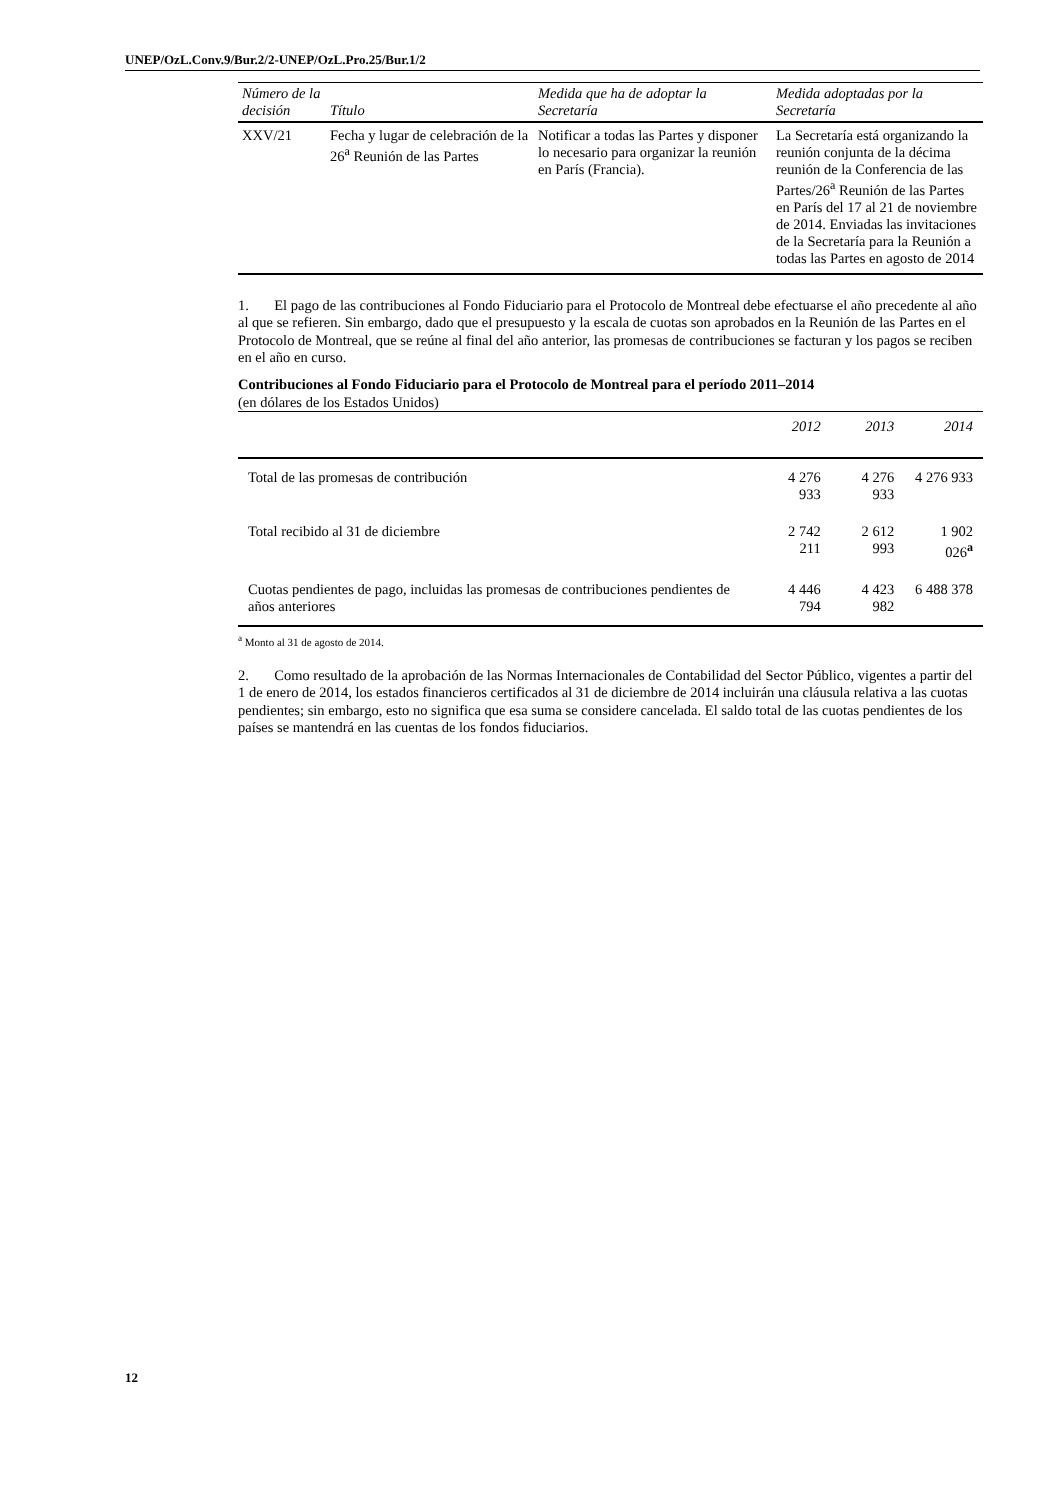UNEP/OzL.Conv.9/Bur.2/2-UNEP/OzL.Pro.25/Bur.1/2
| Número de la decisión | Título | Medida que ha de adoptar la Secretaría | Medida adoptadas por la Secretaría |
| --- | --- | --- | --- |
| XXV/21 | Fecha y lugar de celebración de la 26<sup>a</sup> Reunión de las Partes | Notificar a todas las Partes y disponer lo necesario para organizar la reunión en París (Francia). | La Secretaría está organizando la reunión conjunta de la décima reunión de la Conferencia de las Partes/26<sup>a</sup> Reunión de las Partes en París del 17 al 21 de noviembre de 2014. Enviadas las invitaciones de la Secretaría para la Reunión a todas las Partes en agosto de 2014 |
1. El pago de las contribuciones al Fondo Fiduciario para el Protocolo de Montreal debe efectuarse el año precedente al año al que se refieren. Sin embargo, dado que el presupuesto y la escala de cuotas son aprobados en la Reunión de las Partes en el Protocolo de Montreal, que se reúne al final del año anterior, las promesas de contribuciones se facturan y los pagos se reciben en el año en curso.
Contribuciones al Fondo Fiduciario para el Protocolo de Montreal para el período 2011–2014
(en dólares de los Estados Unidos)
| | 2012 | 2013 | 2014 |
| --- | --- | --- | --- |
| Total de las promesas de contribución | 4 276 933 | 4 276 933 | 4 276 933 |
| Total recibido al 31 de diciembre | 2 742 211 | 2 612 993 | 1 902 026<sup>a</sup> |
| Cuotas pendientes de pago, incluidas las promesas de contribuciones pendientes de años anteriores | 4 446 794 | 4 423 982 | 6 488 378 |
<sup>a</sup> Monto al 31 de agosto de 2014.
2. Como resultado de la aprobación de las Normas Internacionales de Contabilidad del Sector Público, vigentes a partir del 1 de enero de 2014, los estados financieros certificados al 31 de diciembre de 2014 incluirán una cláusula relativa a las cuotas pendientes; sin embargo, esto no significa que esa suma se considere cancelada. El saldo total de las cuotas pendientes de los países se mantendrá en las cuentas de los fondos fiduciarios.
12